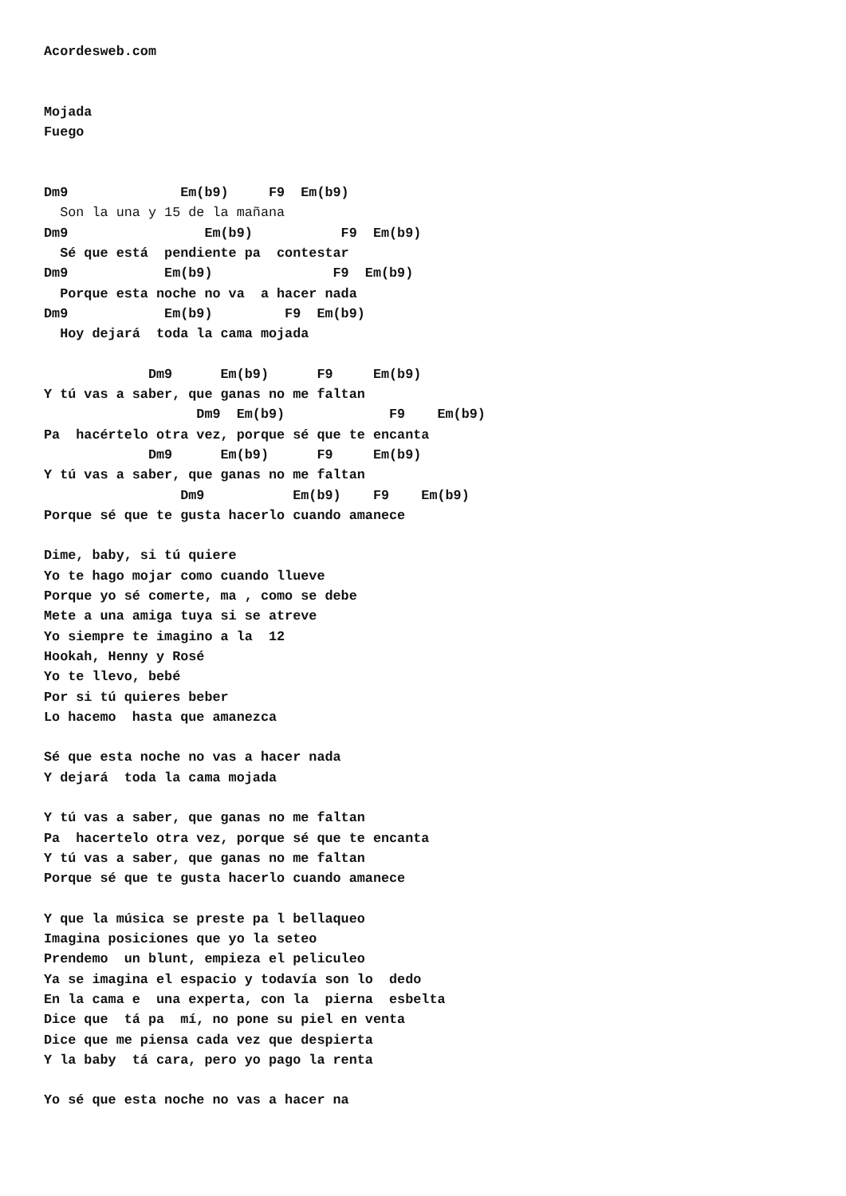Acordesweb.com


Mojada
Fuego


Dm9              Em(b9)     F9  Em(b9)
  Son la una y 15 de la mañana
Dm9                 Em(b9)           F9  Em(b9)
  Sé que está  pendiente pa  contestar
Dm9            Em(b9)               F9  Em(b9)
  Porque esta noche no va  a hacer nada
Dm9            Em(b9)         F9  Em(b9)
  Hoy dejará  toda la cama mojada

             Dm9      Em(b9)      F9     Em(b9)
Y tú vas a saber, que ganas no me faltan
                   Dm9  Em(b9)             F9    Em(b9)
Pa  hacértelo otra vez, porque sé que te encanta
             Dm9      Em(b9)      F9     Em(b9)
Y tú vas a saber, que ganas no me faltan
                 Dm9           Em(b9)    F9    Em(b9)
Porque sé que te gusta hacerlo cuando amanece

Dime, baby, si tú quiere
Yo te hago mojar como cuando llueve
Porque yo sé comerte, ma , como se debe
Mete a una amiga tuya si se atreve
Yo siempre te imagino a la  12
Hookah, Henny y Rosé
Yo te llevo, bebé
Por si tú quieres beber
Lo hacemo  hasta que amanezca

Sé que esta noche no vas a hacer nada
Y dejará  toda la cama mojada

Y tú vas a saber, que ganas no me faltan
Pa  hacertelo otra vez, porque sé que te encanta
Y tú vas a saber, que ganas no me faltan
Porque sé que te gusta hacerlo cuando amanece

Y que la música se preste pa l bellaqueo
Imagina posiciones que yo la seteo
Prendemo  un blunt, empieza el peliculeo
Ya se imagina el espacio y todavía son lo  dedo
En la cama e  una experta, con la  pierna  esbelta
Dice que  tá pa  mí, no pone su piel en venta
Dice que me piensa cada vez que despierta
Y la baby  tá cara, pero yo pago la renta

Yo sé que esta noche no vas a hacer na